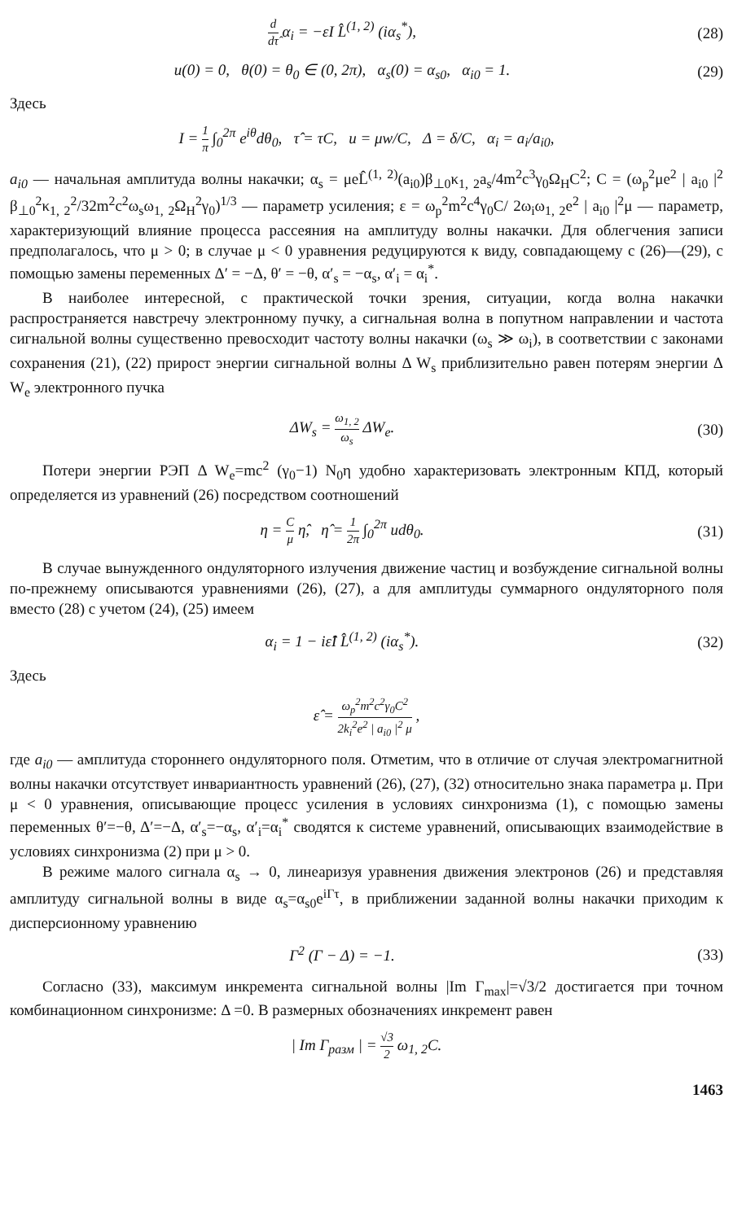d dτ̂ α<sub>i</sub> = −εI L̂<sup>(1, 2)</sup> (iα<sub>s</sub><sup>*</sup>),
(28)
u(0) = 0, θ(0) = θ<sub>0</sub> ∈ (0, 2π), α<sub>s</sub>(0) = α<sub>s0</sub>, α<sub>i0</sub> = 1.
(29)
Здесь
I = 1 π ∫<sub>0</sub><sup>2π</sup> e<sup>iθ</sup>dθ<sub>0</sub>, τ̂ = τC, u = μw/C, Δ = δ/C, α<sub>i</sub> = a<sub>i</sub>/a<sub>i0</sub>,
a<sub>i0</sub> — начальная амплитуда волны накачки; α<sub>s</sub> = μeL̂<sup>(1, 2)</sup>(a<sub>i0</sub>)β<sub>⊥0</sub>κ<sub>1, 2</sub>a<sub>s</sub>/4m<sup>2</sup>c<sup>3</sup>γ<sub>0</sub>Ω<sub>H</sub>C<sup>2</sup>; C = (ω<sub>p</sub><sup>2</sup>μe<sup>2</sup> | a<sub>i0</sub> |<sup>2</sup> β<sub>⊥0</sub><sup>2</sup>κ<sub>1, 2</sub><sup>2</sup>/32m<sup>2</sup>c<sup>2</sup>ω<sub>s</sub>ω<sub>1, 2</sub>Ω<sub>H</sub><sup>2</sup>γ<sub>0</sub>)<sup>1/3</sup> — параметр усиления; ε = ω<sub>p</sub><sup>2</sup>m<sup>2</sup>c<sup>4</sup>γ<sub>0</sub>C/ 2ω<sub>i</sub>ω<sub>1, 2</sub>e<sup>2</sup> | a<sub>i0</sub> |<sup>2</sup>μ — параметр, характеризующий влияние процесса рассеяния на амплитуду волны накачки. Для облегчения записи предполагалось, что μ > 0; в случае μ < 0 уравнения редуцируются к виду, совпадающему с (26)—(29), с помощью замены переменных Δ′ = −Δ, θ′ = −θ, α′<sub>s</sub> = −α<sub>s</sub>, α′<sub>i</sub> = α<sub>i</sub><sup>*</sup>.
В наиболее интересной, с практической точки зрения, ситуации, когда волна накачки распространяется навстречу электронному пучку, а сигнальная волна в попутном направлении и частота сигнальной волны существенно превосходит частоту волны накачки (ω<sub>s</sub> ≫ ω<sub>i</sub>), в соответствии с законами сохранения (21), (22) прирост энергии сигнальной волны Δ W<sub>s</sub> приблизительно равен потерям энергии Δ W<sub>e</sub> электронного пучка
ΔW<sub>s</sub> = ω<sub>1, 2</sub> ω<sub>s</sub> ΔW<sub>e</sub>. (30)
Потери энергии РЭП Δ W<sub>e</sub>=mc<sup>2</sup> (γ<sub>0</sub>−1) N<sub>0</sub>η удобно характеризовать электронным КПД, который определяется из уравнений (26) посредством соотношений
η = C μ η̂, η̂ = 1 2π ∫<sub>0</sub><sup>2π</sup> udθ<sub>0</sub>.
(31)
В случае вынужденного ондуляторного излучения движение частиц и возбуждение сигнальной волны по-прежнему описываются уравнениями (26), (27), а для амплитуды суммарного ондуляторного поля вместо (28) с учетом (24), (25) имеем
α<sub>i</sub> = 1 − iε̂I L̂<sup>(1, 2)</sup> (iα<sub>s</sub><sup>*</sup>). (32)
Здесь
ε̂ = ω<sub>p</sub><sup>2</sup>m<sup>2</sup>c<sup>2</sup>γ<sub>0</sub>C<sup>2</sup> 2k<sub>i</sub><sup>2</sup>e<sup>2</sup> | a<sub>i0</sub> |<sup>2</sup> μ ,
где a<sub>i0</sub> — амплитуда стороннего ондуляторного поля. Отметим, что в отличие от случая электромагнитной волны накачки отсутствует инвариантность уравнений (26), (27), (32) относительно знака параметра μ. При μ < 0 уравнения, описывающие процесс усиления в условиях синхронизма (1), с помощью замены переменных θ′=−θ, Δ′=−Δ, α′<sub>s</sub>=−α<sub>s</sub>, α′<sub>i</sub>=α<sub>i</sub><sup>*</sup> сводятся к системе уравнений, описывающих взаимодействие в условиях синхронизма (2) при μ > 0.
В режиме малого сигнала α<sub>s</sub> → 0, линеаризуя уравнения движения электронов (26) и представляя амплитуду сигнальной волны в виде α<sub>s</sub>=α<sub>s0</sub>e<sup>iΓτ</sup>, в приближении заданной волны накачки приходим к дисперсионному уравнению
Γ<sup>2</sup> (Γ − Δ) = −1. (33)
Согласно (33), максимум инкремента сигнальной волны |Im Γ<sub>max</sub>|=√3/2 достигается при точном комбинационном синхронизме: Δ =0. В размерных обозначениях инкремент равен
| Im Γ<sub>разм</sub> | = √3 2 ω<sub>1, 2</sub>C.
1463